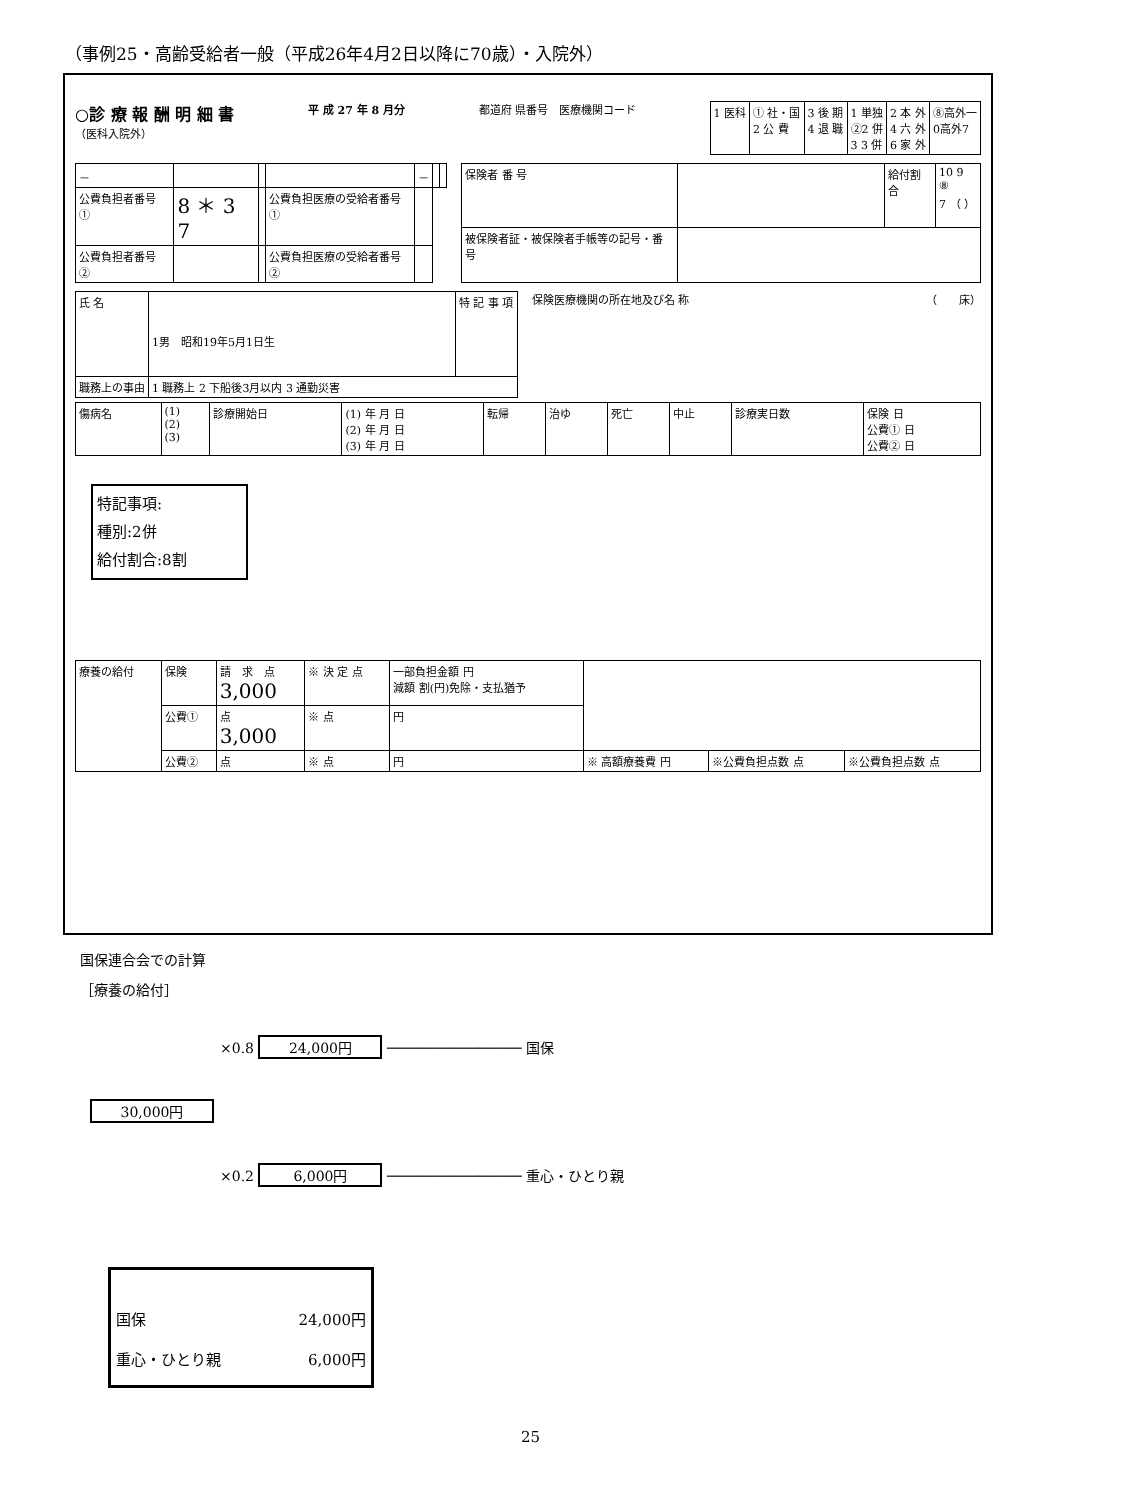（事例25・高齢受給者一般（平成26年4月2日以降に70歳）・入院外）
○診 療 報 酬 明 細 書
（医科入院外）
平 成 27 年 8 月分 都道府 県番号　医療機関コード
| 1 医科 | ① 社・国 2 公 費 | 3 後 期 4 退 職 | 1 単独 ②2 併 3 3 併 | 2 本 外 4 六 外 6 家 外 | ⑧高外一 0高外7 |
| － | | | | － | | |
| 公費負担者番号 ① | 8 ＊ 3 7 | | 公費負担医療の受給者番号① | | | |
| 公費負担者番号 ② | | | 公費負担医療の受給者番号② | | | |
| 保険者 番 号 | | 給付割合 | 10 9 ⑧ 7 （ ） |
| 被保険者証・被保険者手帳等の記号・番号 | | | |
| 氏 名 | 1男 昭和19年5月1日生 | 特 記 事 項 |
| 職務上の事由 | 1 職務上 2 下船後3月以内 3 通勤災害 | |
保険医療機関の所在地及び名 称 （　　床）
| 傷病名 | (1) (2) (3) | 診療開始日 | (1) 年 月 日 (2) 年 月 日 (3) 年 月 日 | 転帰 | 治ゆ | 死亡 | 中止 | 診療実日数 | 保険 日 公費① 日 公費② 日 |
特記事項:
種別:2併
給付割合:8割
| 療養の給付 | 保険 | 請 求 点 3,000 | ※ 決 定 点 | 一部負担金額 円 減額 割(円)免除・支払猶予 | | | |
| | 公費① | 点 3,000 | ※ 点 | 円 | | | |
| | 公費② | 点 | ※ 点 | 円 | ※ 高額療養費 円 | ※公費負担点数 点 | ※公費負担点数 点 |
国保連合会での計算
［療養の給付］
×0.8 24,000円 ──────────────── 国保
30,000円
×0.2 6,000円 ──────────────── 重心・ひとり親
国保 24,000円
重心・ひとり親 6,000円
25